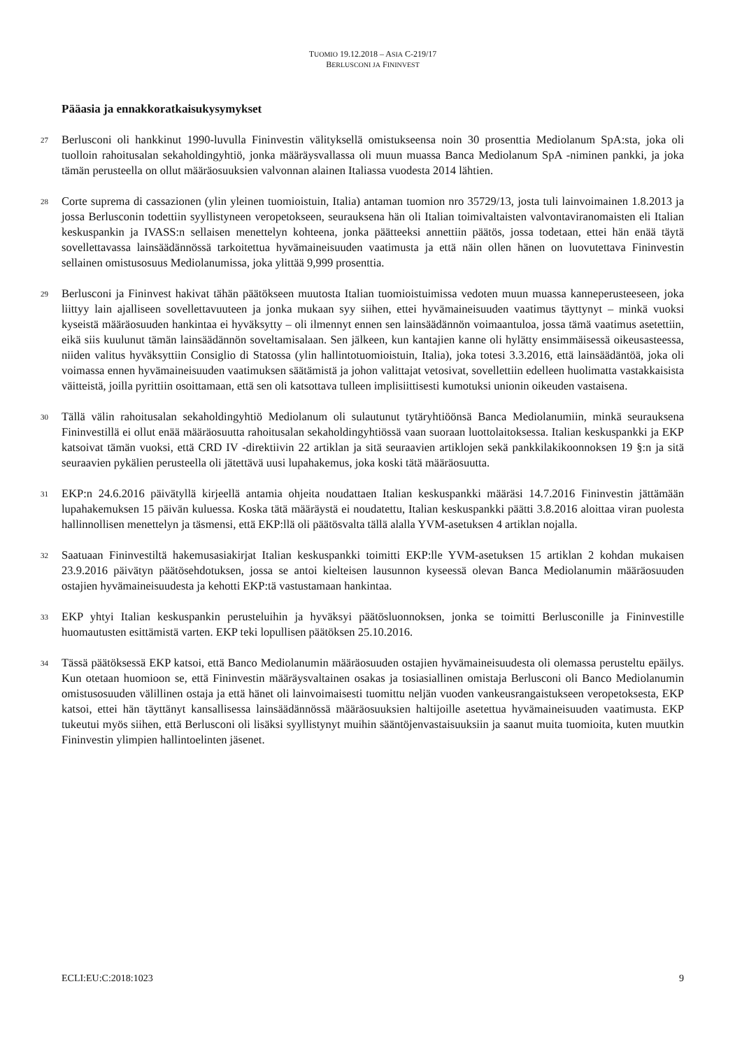TUOMIO 19.12.2018 – ASIA C-219/17
BERLUSCONI JA FININVEST
Pääasia ja ennakkoratkaisukysymykset
27
Berlusconi oli hankkinut 1990-luvulla Fininvestin välityksellä omistukseensa noin 30 prosenttia Mediolanum SpA:sta, joka oli tuolloin rahoitusalan sekaholdingyhtiö, jonka määräysvallassa oli muun muassa Banca Mediolanum SpA -niminen pankki, ja joka tämän perusteella on ollut määräosuuksien valvonnan alainen Italiassa vuodesta 2014 lähtien.
28
Corte suprema di cassazionen (ylin yleinen tuomioistuin, Italia) antaman tuomion nro 35729/13, josta tuli lainvoimainen 1.8.2013 ja jossa Berlusconin todettiin syyllistyneen veropetokseen, seurauksena hän oli Italian toimivaltaisten valvontaviranomaisten eli Italian keskuspankin ja IVASS:n sellaisen menettelyn kohteena, jonka päätteeksi annettiin päätös, jossa todetaan, ettei hän enää täytä sovellettavassa lainsäädännössä tarkoitettua hyvämaineisuuden vaatimusta ja että näin ollen hänen on luovutettava Fininvestin sellainen omistusosuus Mediolanumissa, joka ylittää 9,999 prosenttia.
29
Berlusconi ja Fininvest hakivat tähän päätökseen muutosta Italian tuomioistuimissa vedoten muun muassa kanneperusteeseen, joka liittyy lain ajalliseen sovellettavuuteen ja jonka mukaan syy siihen, ettei hyvämaineisuuden vaatimus täyttynyt – minkä vuoksi kyseistä määräosuuden hankintaa ei hyväksytty – oli ilmennyt ennen sen lainsäädännön voimaantuloa, jossa tämä vaatimus asetettiin, eikä siis kuulunut tämän lainsäädännön soveltamisalaan. Sen jälkeen, kun kantajien kanne oli hylätty ensimmäisessä oikeusasteessa, niiden valitus hyväksyttiin Consiglio di Statossa (ylin hallintotuomioistuin, Italia), joka totesi 3.3.2016, että lainsäädäntöä, joka oli voimassa ennen hyvämaineisuuden vaatimuksen säätämistä ja johon valittajat vetosivat, sovellettiin edelleen huolimatta vastakkaisista väitteistä, joilla pyrittiin osoittamaan, että sen oli katsottava tulleen implisiittisesti kumotuksi unionin oikeuden vastaisena.
30
Tällä välin rahoitusalan sekaholdingyhtiö Mediolanum oli sulautunut tytäryhtiöönsä Banca Mediolanumiin, minkä seurauksena Fininvestillä ei ollut enää määräosuutta rahoitusalan sekaholdingyhtiössä vaan suoraan luottolaitoksessa. Italian keskuspankki ja EKP katsoivat tämän vuoksi, että CRD IV -direktiivin 22 artiklan ja sitä seuraavien artiklojen sekä pankkilakikoonnoksen 19 §:n ja sitä seuraavien pykälien perusteella oli jätettävä uusi lupahakemus, joka koski tätä määräosuutta.
31
EKP:n 24.6.2016 päivätyllä kirjeellä antamia ohjeita noudattaen Italian keskuspankki määräsi 14.7.2016 Fininvestin jättämään lupahakemuksen 15 päivän kuluessa. Koska tätä määräystä ei noudatettu, Italian keskuspankki päätti 3.8.2016 aloittaa viran puolesta hallinnollisen menettelyn ja täsmensi, että EKP:llä oli päätösvalta tällä alalla YVM-asetuksen 4 artiklan nojalla.
32
Saatuaan Fininvestiltä hakemusasiakirjat Italian keskuspankki toimitti EKP:lle YVM-asetuksen 15 artiklan 2 kohdan mukaisen 23.9.2016 päivätyn päätösehdotuksen, jossa se antoi kielteisen lausunnon kyseessä olevan Banca Mediolanumin määräosuuden ostajien hyvämaineisuudesta ja kehotti EKP:tä vastustamaan hankintaa.
33
EKP yhtyi Italian keskuspankin perusteluihin ja hyväksyi päätösluonnoksen, jonka se toimitti Berlusconille ja Fininvestille huomautusten esittämistä varten. EKP teki lopullisen päätöksen 25.10.2016.
34
Tässä päätöksessä EKP katsoi, että Banco Mediolanumin määräosuuden ostajien hyvämaineisuudesta oli olemassa perusteltu epäilys. Kun otetaan huomioon se, että Fininvestin määräysvaltainen osakas ja tosiasiallinen omistaja Berlusconi oli Banco Mediolanumin omistusosuuden välillinen ostaja ja että hänet oli lainvoimaisesti tuomittu neljän vuoden vankeusrangaistukseen veropetoksesta, EKP katsoi, ettei hän täyttänyt kansallisessa lainsäädännössä määräosuuksien haltijoille asetettua hyvämaineisuuden vaatimusta. EKP tukeutui myös siihen, että Berlusconi oli lisäksi syyllistynyt muihin sääntöjenvastaisuuksiin ja saanut muita tuomioita, kuten muutkin Fininvestin ylimpien hallintoelinten jäsenet.
ECLI:EU:C:2018:1023 9